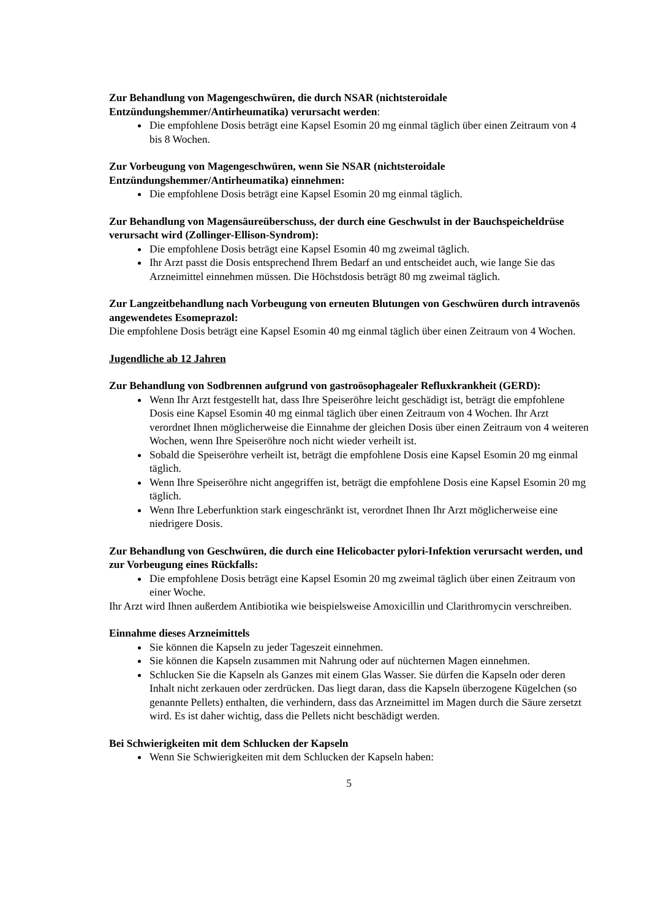Zur Behandlung von Magengeschwüren, die durch NSAR (nichtsteroidale Entzündungshemmer/Antirheumatika) verursacht werden:
Die empfohlene Dosis beträgt eine Kapsel Esomin 20 mg einmal täglich über einen Zeitraum von 4 bis 8 Wochen.
Zur Vorbeugung von Magengeschwüren, wenn Sie NSAR (nichtsteroidale Entzündungshemmer/Antirheumatika) einnehmen:
Die empfohlene Dosis beträgt eine Kapsel Esomin 20 mg einmal täglich.
Zur Behandlung von Magensäureüberschuss, der durch eine Geschwulst in der Bauchspeicheldrüse verursacht wird (Zollinger-Ellison-Syndrom):
Die empfohlene Dosis beträgt eine Kapsel Esomin 40 mg zweimal täglich.
Ihr Arzt passt die Dosis entsprechend Ihrem Bedarf an und entscheidet auch, wie lange Sie das Arzneimittel einnehmen müssen. Die Höchstdosis beträgt 80 mg zweimal täglich.
Zur Langzeitbehandlung nach Vorbeugung von erneuten Blutungen von Geschwüren durch intravenös angewendetes Esomeprazol:
Die empfohlene Dosis beträgt eine Kapsel Esomin 40 mg einmal täglich über einen Zeitraum von 4 Wochen.
Jugendliche ab 12 Jahren
Zur Behandlung von Sodbrennen aufgrund von gastroösophagealer Refluxkrankheit (GERD):
Wenn Ihr Arzt festgestellt hat, dass Ihre Speiseröhre leicht geschädigt ist, beträgt die empfohlene Dosis eine Kapsel Esomin 40 mg einmal täglich über einen Zeitraum von 4 Wochen. Ihr Arzt verordnet Ihnen möglicherweise die Einnahme der gleichen Dosis über einen Zeitraum von 4 weiteren Wochen, wenn Ihre Speiseröhre noch nicht wieder verheilt ist.
Sobald die Speiseröhre verheilt ist, beträgt die empfohlene Dosis eine Kapsel Esomin 20 mg einmal täglich.
Wenn Ihre Speiseröhre nicht angegriffen ist, beträgt die empfohlene Dosis eine Kapsel Esomin 20 mg täglich.
Wenn Ihre Leberfunktion stark eingeschränkt ist, verordnet Ihnen Ihr Arzt möglicherweise eine niedrigere Dosis.
Zur Behandlung von Geschwüren, die durch eine Helicobacter pylori-Infektion verursacht werden, und zur Vorbeugung eines Rückfalls:
Die empfohlene Dosis beträgt eine Kapsel Esomin 20 mg zweimal täglich über einen Zeitraum von einer Woche.
Ihr Arzt wird Ihnen außerdem Antibiotika wie beispielsweise Amoxicillin und Clarithromycin verschreiben.
Einnahme dieses Arzneimittels
Sie können die Kapseln zu jeder Tageszeit einnehmen.
Sie können die Kapseln zusammen mit Nahrung oder auf nüchternen Magen einnehmen.
Schlucken Sie die Kapseln als Ganzes mit einem Glas Wasser. Sie dürfen die Kapseln oder deren Inhalt nicht zerkauen oder zerdrücken. Das liegt daran, dass die Kapseln überzogene Kügelchen (so genannte Pellets) enthalten, die verhindern, dass das Arzneimittel im Magen durch die Säure zersetzt wird. Es ist daher wichtig, dass die Pellets nicht beschädigt werden.
Bei Schwierigkeiten mit dem Schlucken der Kapseln
Wenn Sie Schwierigkeiten mit dem Schlucken der Kapseln haben:
5